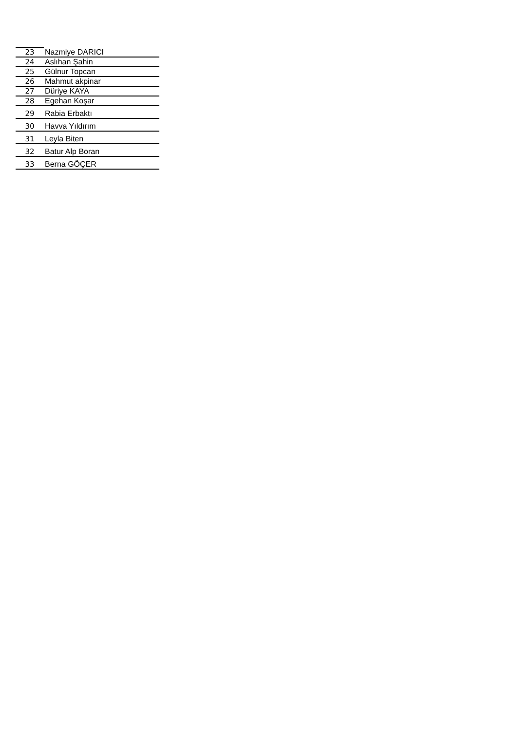| 23 | Nazmiye DARICI |
| 24 | Aslıhan Şahin |
| 25 | Gülnur Topcan |
| 26 | Mahmut akpinar |
| 27 | Düriye KAYA |
| 28 | Egehan Koşar |
| 29 | Rabia Erbaktı |
| 30 | Havva Yıldırım |
| 31 | Leyla Biten |
| 32 | Batur Alp Boran |
| 33 | Berna GÖÇER |